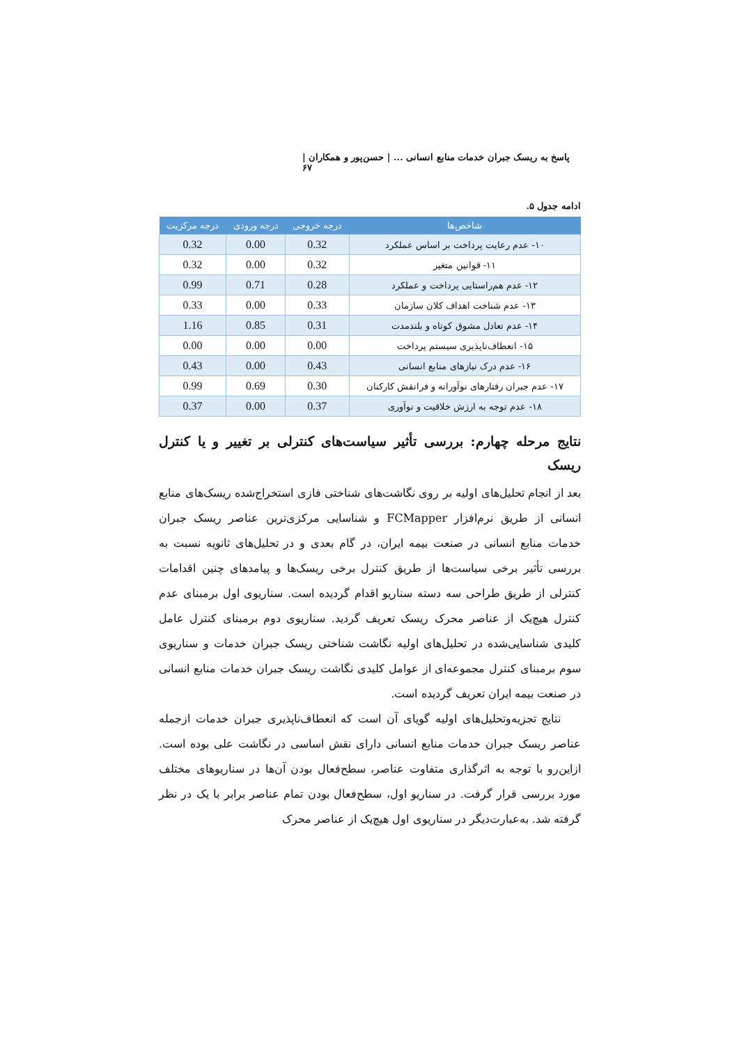پاسخ به ریسک جبران خدمات منابع انسانی ... | حسن‌پور و همکاران | ۶۷
ادامه جدول ۵.
| شاخص‌ها | درجه خروجی | درجه ورودی | درجه مرکزیت |
| --- | --- | --- | --- |
| ۱۰- عدم رعایت پرداخت بر اساس عملکرد | 0.32 | 0.00 | 0.32 |
| ۱۱- قوانین متغیر | 0.32 | 0.00 | 0.32 |
| ۱۲- عدم هم‌راستایی پرداخت و عملکرد | 0.28 | 0.71 | 0.99 |
| ۱۳- عدم شناخت اهداف کلان سازمان | 0.33 | 0.00 | 0.33 |
| ۱۴- عدم تعادل مشوق کوتاه و بلندمدت | 0.31 | 0.85 | 1.16 |
| ۱۵- انعطاف‌ناپذیری سیستم پرداخت | 0.00 | 0.00 | 0.00 |
| ۱۶- عدم درک نیازهای منابع انسانی | 0.43 | 0.00 | 0.43 |
| ۱۷- عدم جبران رفتارهای نوآورانه و فرانقش کارکنان | 0.30 | 0.69 | 0.99 |
| ۱۸- عدم توجه به ارزش خلاقیت و نوآوری | 0.37 | 0.00 | 0.37 |
نتایج مرحله چهارم: بررسی تأثیر سیاست‌های کنترلی بر تغییر و یا کنترل ریسک
بعد از انجام تحلیل‌های اولیه بر روی نگاشت‌های شناختی فازی استخراج‌شده ریسک‌های منابع انسانی از طریق نرم‌افزار FCMapper و شناسایی مرکزی‌ترین عناصر ریسک جبران خدمات منابع انسانی در صنعت بیمه ایران، در گام بعدی و در تحلیل‌های ثانویه نسبت به بررسی تأثیر برخی سیاست‌ها از طریق کنترل برخی ریسک‌ها و پیامدهای چنین اقدامات کنترلی از طریق طراحی سه دسته سناریو اقدام گردیده است. سناریوی اول برمبنای عدم کنترل هیچ‌یک از عناصر محرک ریسک تعریف گردید. سناریوی دوم برمبنای کنترل عامل کلیدی شناسایی‌شده در تحلیل‌های اولیه نگاشت شناختی ریسک جبران خدمات و سناریوی سوم برمبنای کنترل مجموعه‌ای از عوامل کلیدی نگاشت ریسک جبران خدمات منابع انسانی در صنعت بیمه ایران تعریف گردیده است.
نتایج تجزیه‌وتحلیل‌های اولیه گویای آن است که انعطاف‌ناپذیری جبران خدمات ازجمله عناصر ریسک جبران خدمات منابع انسانی دارای نقش اساسی در نگاشت علی بوده است. ازاین‌رو با توجه به اثرگذاری متفاوت عناصر، سطح‌فعال بودن آن‌ها در سناریوهای مختلف مورد بررسی قرار گرفت. در سناریو اول، سطح‌فعال بودن تمام عناصر برابر با یک در نظر گرفته شد. به‌عبارت‌دیگر در سناریوی اول هیچ‌یک از عناصر محرک